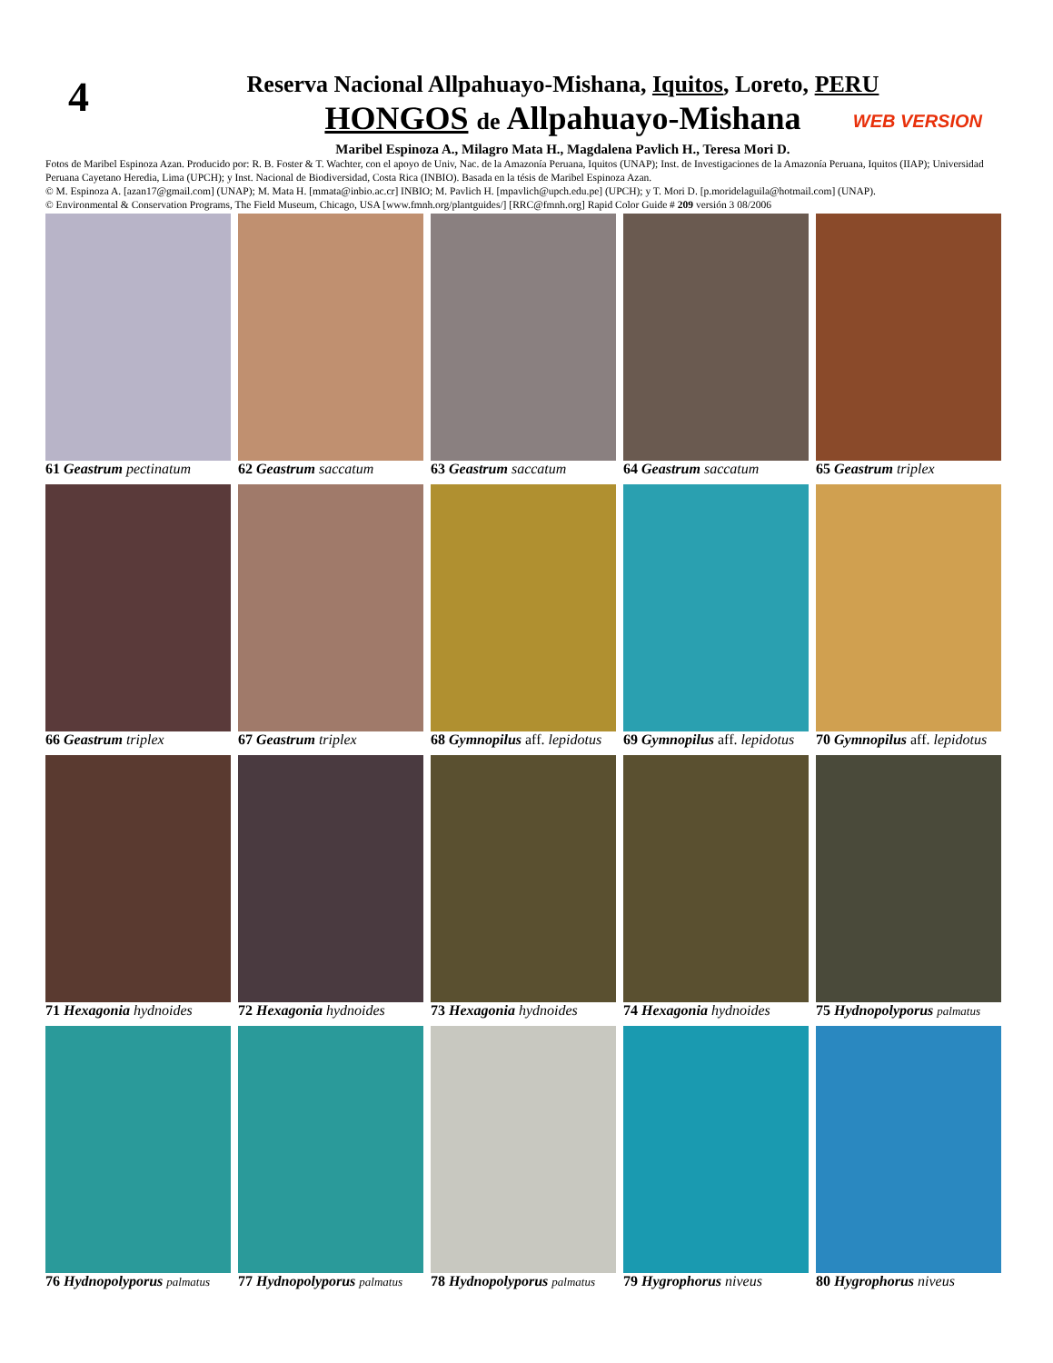4
Reserva Nacional Allpahuayo-Mishana, Iquitos, Loreto, PERU
HONGOS de Allpahuayo-Mishana
WEB VERSION
Maribel Espinoza A., Milagro Mata H., Magdalena Pavlich H., Teresa Mori D.
Fotos de Maribel Espinoza Azan. Producido por: R. B. Foster & T. Wachter, con el apoyo de Univ, Nac. de la Amazonía Peruana, Iquitos (UNAP); Inst. de Investigaciones de la Amazonía Peruana, Iquitos (IIAP); Universidad Peruana Cayetano Heredia, Lima (UPCH); y Inst. Nacional de Biodiversidad, Costa Rica (INBIO). Basada en la tésis de Maribel Espinoza Azan.
© M. Espinoza A. [azan17@gmail.com] (UNAP); M. Mata H. [mmata@inbio.ac.cr] INBIO; M. Pavlich H. [mpavlich@upch.edu.pe] (UPCH); y T. Mori D. [p.moridelaguila@hotmail.com] (UNAP).
© Environmental & Conservation Programs, The Field Museum, Chicago, USA [www.fmnh.org/plantguides/] [RRC@fmnh.org] Rapid Color Guide # 209 versión 3 08/2006
61 Geastrum pectinatum
62 Geastrum saccatum
63 Geastrum saccatum
64 Geastrum saccatum
65 Geastrum triplex
66 Geastrum triplex
67 Geastrum triplex
68 Gymnopilus aff. lepidotus
69 Gymnopilus aff. lepidotus
70 Gymnopilus aff. lepidotus
71 Hexagonia hydnoides
72 Hexagonia hydnoides
73 Hexagonia hydnoides
74 Hexagonia hydnoides
75 Hydnopolyporus palmatus
76 Hydnopolyporus palmatus
77 Hydnopolyporus palmatus
78 Hydnopolyporus palmatus
79 Hygrophorus niveus
80 Hygrophorus niveus